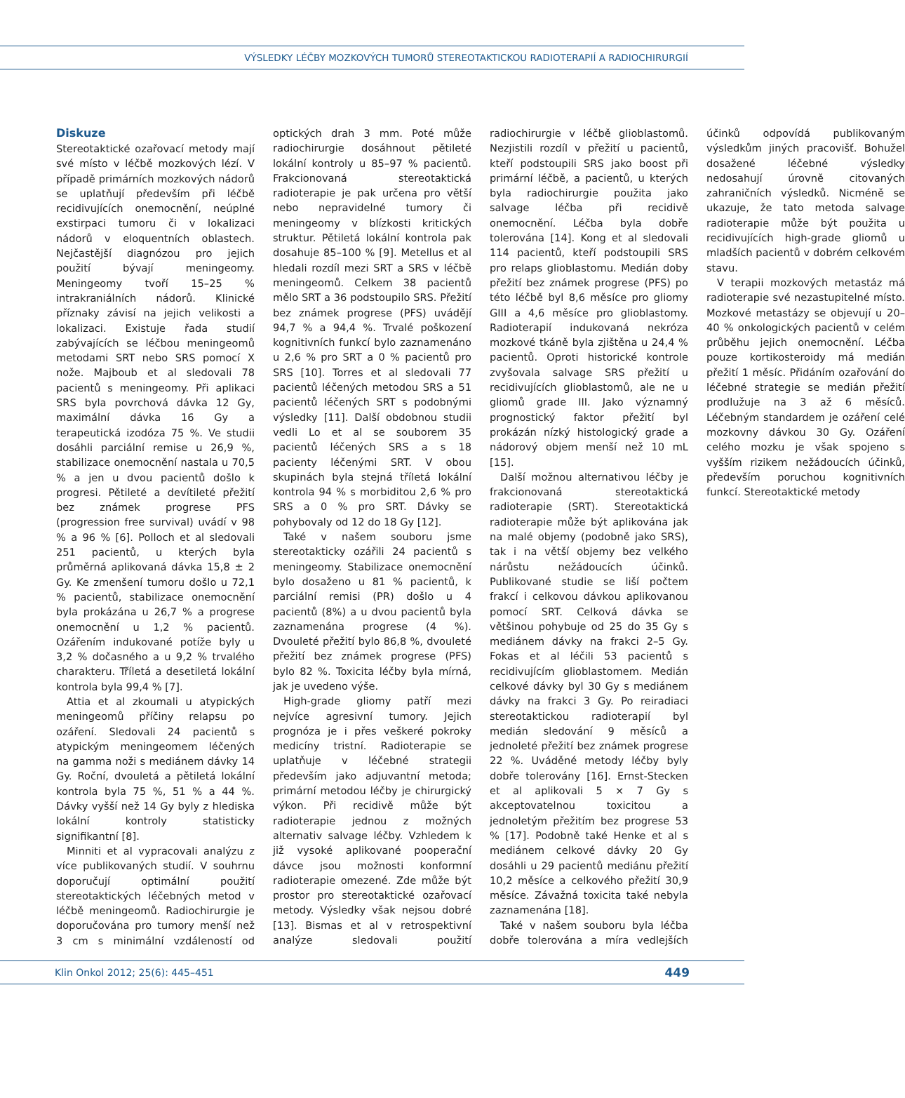VÝSLEDKY LÉČBY MOZKOVÝCH TUMORŮ STEREOTAKTICKOU RADIOTERAPIÍ A RADIOCHIRURGIÍ
Diskuze
Stereotaktické ozařovací metody mají své místo v léčbě mozkových lézí. V případě primárních mozkových nádorů se uplatňují především při léčbě recidivujících onemocnění, neúplné exstirpaci tumoru či v lokalizaci nádorů v eloquentních oblastech. Nejčastější diagnózou pro jejich použití bývají meningeomy. Meningeomy tvoří 15–25 % intrakraniálních nádorů. Klinické příznaky závisí na jejich velikosti a lokalizaci. Existuje řada studií zabývajících se léčbou meningeomů metodami SRT nebo SRS pomocí X nože. Majboub et al sledovali 78 pacientů s meningeomy. Při aplikaci SRS byla povrchová dávka 12 Gy, maximální dávka 16 Gy a terapeutická izodóza 75 %. Ve studii dosáhli parciální remise u 26,9 %, stabilizace onemocnění nastala u 70,5 % a jen u dvou pacientů došlo k progresi. Pětileté a devítileté přežití bez známek progrese PFS (progression free survival) uvádí v 98 % a 96 % [6]. Polloch et al sledovali 251 pacientů, u kterých byla průměrná aplikovaná dávka 15,8 ± 2 Gy. Ke zmenšení tumoru došlo u 72,1 % pacientů, stabilizace onemocnění byla prokázána u 26,7 % a progrese onemocnění u 1,2 % pacientů. Ozářením indukované potíže byly u 3,2 % dočasného a u 9,2 % trvalého charakteru. Tříletá a desetiletá lokální kontrola byla 99,4 % [7].
Attia et al zkoumali u atypických meningeomů příčiny relapsu po ozáření. Sledovali 24 pacientů s atypickým meningeomem léčených na gamma noži s mediánem dávky 14 Gy. Roční, dvouletá a pětiletá lokální kontrola byla 75 %, 51 % a 44 %. Dávky vyšší než 14 Gy byly z hlediska lokální kontroly statisticky signifikantní [8].
Minniti et al vypracovali analýzu z více publikovaných studií. V souhrnu doporučují optimální použití stereotaktických léčebných metod v léčbě meningeomů. Radiochirurgie je doporučována pro tumory menší než 3 cm s minimální vzdáleností od optických drah 3 mm. Poté může radiochirurgie dosáhnout pětileté lokální kontroly u 85–97 % pacientů. Frakcionovaná stereotaktická radioterapie je pak určena pro větší nebo nepravidelné tumory či meningeomy v blízkosti kritických struktur. Pětiletá lokální kontrola pak dosahuje 85–100 % [9]. Metellus et al hledali rozdíl mezi SRT a SRS v léčbě meningeomů. Celkem 38 pacientů mělo SRT a 36 podstoupilo SRS. Přežití bez známek progrese (PFS) uvádějí 94,7 % a 94,4 %. Trvalé poškození kognitivních funkcí bylo zaznamenáno u 2,6 % pro SRT a 0 % pacientů pro SRS [10]. Torres et al sledovali 77 pacientů léčených metodou SRS a 51 pacientů léčených SRT s podobnými výsledky [11]. Další obdobnou studii vedli Lo et al se souborem 35 pacientů léčených SRS a s 18 pacienty léčenými SRT. V obou skupinách byla stejná tříletá lokální kontrola 94 % s morbiditou 2,6 % pro SRS a 0 % pro SRT. Dávky se pohybovaly od 12 do 18 Gy [12].
Také v našem souboru jsme stereotakticky ozářili 24 pacientů s meningeomy. Stabilizace onemocnění bylo dosaženo u 81 % pacientů, k parciální remisi (PR) došlo u 4 pacientů (8%) a u dvou pacientů byla zaznamenána progrese (4 %). Dvouleté přežití bylo 86,8 %, dvouleté přežití bez známek progrese (PFS) bylo 82 %. Toxicita léčby byla mírná, jak je uvedeno výše.
High-grade gliomy patří mezi nejvíce agresivní tumory. Jejich prognóza je i přes veškeré pokroky medicíny tristní. Radioterapie se uplatňuje v léčebné strategii především jako adjuvantní metoda; primární metodou léčby je chirurgický výkon. Při recidivě může být radioterapie jednou z možných alternativ salvage léčby. Vzhledem k již vysoké aplikované pooperační dávce jsou možnosti konformní radioterapie omezené. Zde může být prostor pro stereotaktické ozařovací metody. Výsledky však nejsou dobré [13]. Bismas et al v retrospektivní analýze sledovali použití radiochirurgie v léčbě glioblastomů. Nezjistili rozdíl v přežití u pacientů, kteří podstoupili SRS jako boost při primární léčbě, a pacientů, u kterých byla radiochirurgie použita jako salvage léčba při recidivě onemocnění. Léčba byla dobře tolerována [14]. Kong et al sledovali 114 pacientů, kteří podstoupili SRS pro relaps glioblastomu. Medián doby přežití bez známek progrese (PFS) po této léčbě byl 8,6 měsíce pro gliomy GIII a 4,6 měsíce pro glioblastomy. Radioterapií indukovaná nekróza mozkové tkáně byla zjištěna u 24,4 % pacientů. Oproti historické kontrole zvyšovala salvage SRS přežití u recidivujících glioblastomů, ale ne u gliomů grade III. Jako významný prognostický faktor přežití byl prokázán nízký histologický grade a nádorový objem menší než 10 mL [15].
Další možnou alternativou léčby je frakcionovaná stereotaktická radioterapie (SRT). Stereotaktická radioterapie může být aplikována jak na malé objemy (podobně jako SRS), tak i na větší objemy bez velkého nárůstu nežádoucích účinků. Publikované studie se liší počtem frakcí i celkovou dávkou aplikovanou pomocí SRT. Celková dávka se většinou pohybuje od 25 do 35 Gy s mediánem dávky na frakci 2–5 Gy. Fokas et al léčili 53 pacientů s recidivujícím glioblastomem. Medián celkové dávky byl 30 Gy s mediánem dávky na frakci 3 Gy. Po reiradiaci stereotaktickou radioterapií byl medián sledování 9 měsíců a jednoleté přežití bez známek progrese 22 %. Uváděné metody léčby byly dobře tolerovány [16]. Ernst-Stecken et al aplikovali 5 × 7 Gy s akceptovatelnou toxicitou a jednoletým přežitím bez progrese 53 % [17]. Podobně také Henke et al s mediánem celkové dávky 20 Gy dosáhli u 29 pacientů mediánu přežití 10,2 měsíce a celkového přežití 30,9 měsíce. Závažná toxicita také nebyla zaznamenána [18].
Také v našem souboru byla léčba dobře tolerována a míra vedlejších účinků odpovídá publikovaným výsledkům jiných pracovišť. Bohužel dosažené léčebné výsledky nedosahují úrovně citovaných zahraničních výsledků. Nicméně se ukazuje, že tato metoda salvage radioterapie může být použita u recidivujících high-grade gliomů u mladších pacientů v dobrém celkovém stavu.
V terapii mozkových metastáz má radioterapie své nezastupitelné místo. Mozkové metastázy se objevují u 20–40 % onkologických pacientů v celém průběhu jejich onemocnění. Léčba pouze kortikosteroidy má medián přežití 1 měsíc. Přidáním ozařování do léčebné strategie se medián přežití prodlužuje na 3 až 6 měsíců. Léčebným standardem je ozáření celé mozkovny dávkou 30 Gy. Ozáření celého mozku je však spojeno s vyšším rizikem nežádoucích účinků, především poruchou kognitivních funkcí. Stereotaktické metody
Klin Onkol 2012; 25(6): 445–451 449